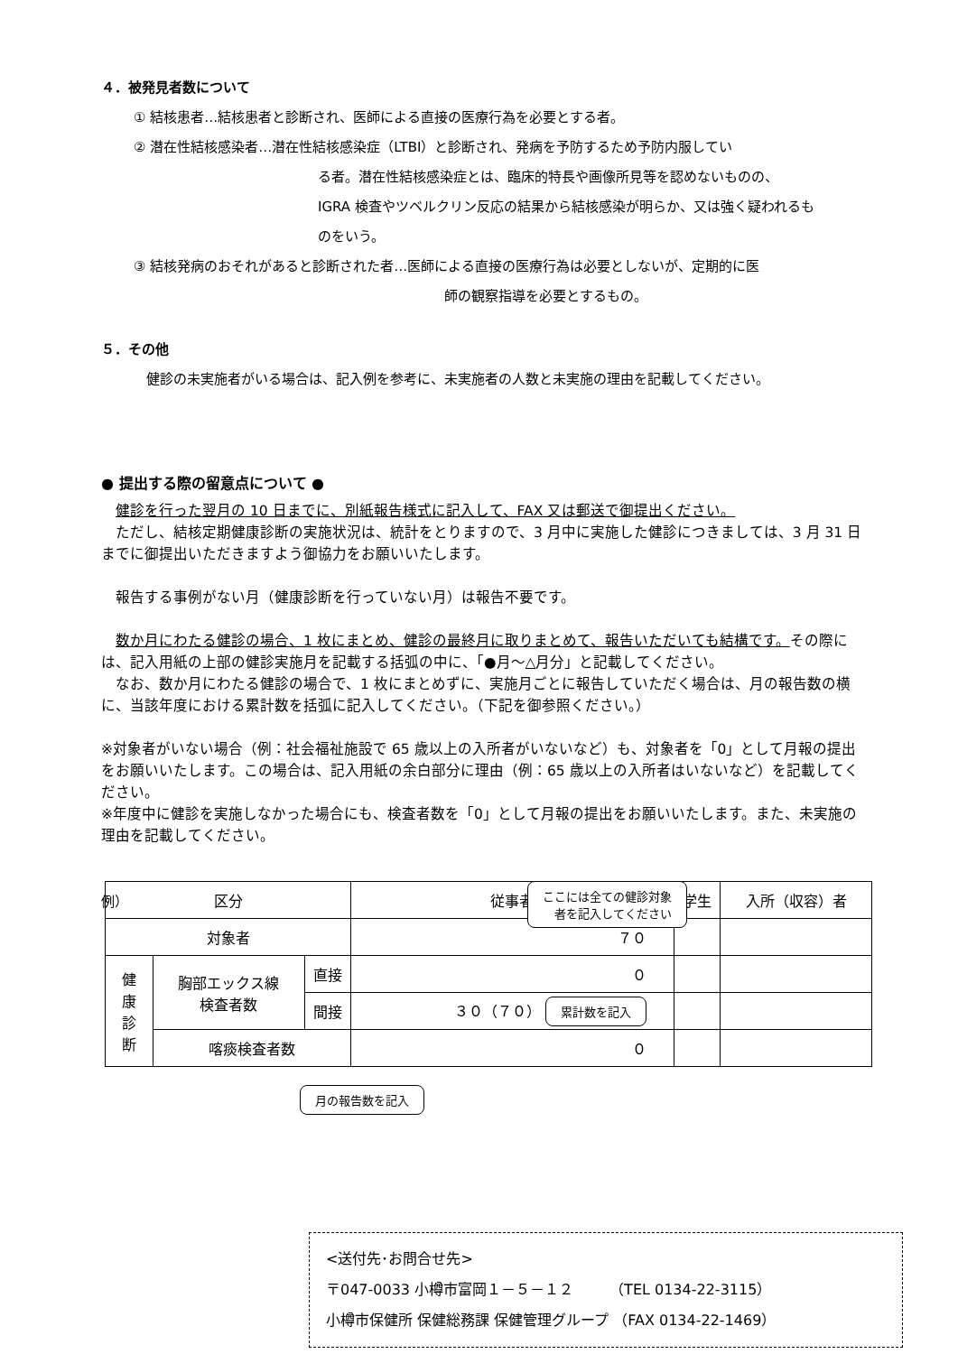４．被発見者数について
① 結核患者…結核患者と診断され、医師による直接の医療行為を必要とする者。
② 潜在性結核感染者…潜在性結核感染症（LTBI）と診断され、発病を予防するため予防内服してい
る者。潜在性結核感染症とは、臨床的特長や画像所見等を認めないものの、
IGRA 検査やツベルクリン反応の結果から結核感染が明らか、又は強く疑われるも
のをいう。
③ 結核発病のおそれがあると診断された者…医師による直接の医療行為は必要としないが、定期的に医
師の観察指導を必要とするもの。
５．その他
健診の未実施者がいる場合は、記入例を参考に、未実施者の人数と未実施の理由を記載してください。
● 提出する際の留意点について ●
　健診を行った翌月の 10 日までに、別紙報告様式に記入して、FAX 又は郵送で御提出ください。
　ただし、結核定期健康診断の実施状況は、統計をとりますので、3 月中に実施した健診につきましては、3 月 31 日までに御提出いただきますよう御協力をお願いいたします。
　報告する事例がない月（健康診断を行っていない月）は報告不要です。
　数か月にわたる健診の場合、1 枚にまとめ、健診の最終月に取りまとめて、報告いただいても結構です。その際には、記入用紙の上部の健診実施月を記載する括弧の中に、「●月～△月分」と記載してください。
　なお、数か月にわたる健診の場合で、1 枚にまとめずに、実施月ごとに報告していただく場合は、月の報告数の横に、当該年度における累計数を括弧に記入してください。（下記を御参照ください。）
※対象者がいない場合（例：社会福祉施設で 65 歳以上の入所者がいないなど）も、対象者を「0」として月報の提出をお願いいたします。この場合は、記入用紙の余白部分に理由（例：65 歳以上の入所者はいないなど）を記載してください。
※年度中に健診を実施しなかった場合にも、検査者数を「0」として月報の提出をお願いいたします。また、未実施の理由を記載してください。
例）
ここには全ての健診対象
者を記入してください
| 区分 | | | 従事者 | 学生 | 入所（収容）者 |
| --- | --- | --- | --- | --- | --- |
| 対象者 | | | ７０ | | |
| 健 康 診 断 | 胸部エックス線 検査者数 | 直接 | ０ | | |
| | | 間接 | ３０（７０） 累計数を記入 | | |
| | 喀痰検査者数 | | ０ | | |
月の報告数を記入
<送付先･お問合せ先>
〒047-0033 小樽市富岡１－５－１２　　　（TEL 0134-22-3115）
小樽市保健所 保健総務課 保健管理グループ （FAX 0134-22-1469）